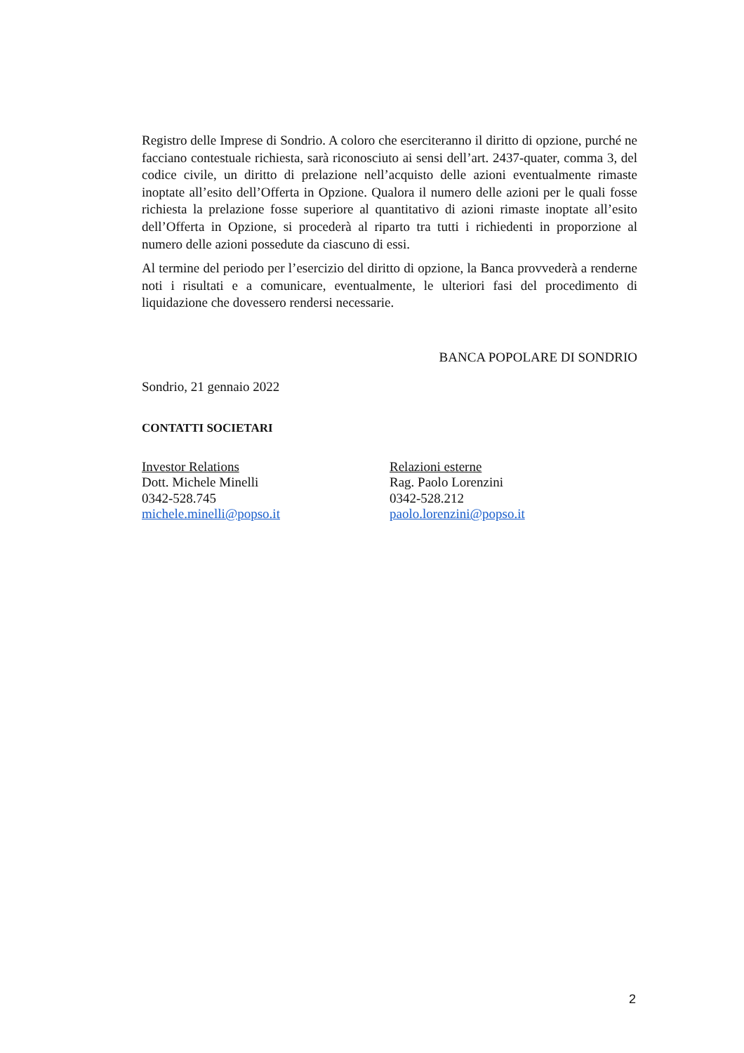Registro delle Imprese di Sondrio. A coloro che eserciteranno il diritto di opzione, purché ne facciano contestuale richiesta, sarà riconosciuto ai sensi dell’art. 2437-quater, comma 3, del codice civile, un diritto di prelazione nell’acquisto delle azioni eventualmente rimaste inoptate all’esito dell’Offerta in Opzione. Qualora il numero delle azioni per le quali fosse richiesta la prelazione fosse superiore al quantitativo di azioni rimaste inoptate all’esito dell’Offerta in Opzione, si procederà al riparto tra tutti i richiedenti in proporzione al numero delle azioni possedute da ciascuno di essi.
Al termine del periodo per l’esercizio del diritto di opzione, la Banca provvederà a renderne noti i risultati e a comunicare, eventualmente, le ulteriori fasi del procedimento di liquidazione che dovessero rendersi necessarie.
BANCA POPOLARE DI SONDRIO
Sondrio, 21 gennaio 2022
CONTATTI SOCIETARI
Investor Relations
Dott. Michele Minelli
0342-528.745
michele.minelli@popso.it
Relazioni esterne
Rag. Paolo Lorenzini
0342-528.212
paolo.lorenzini@popso.it
2